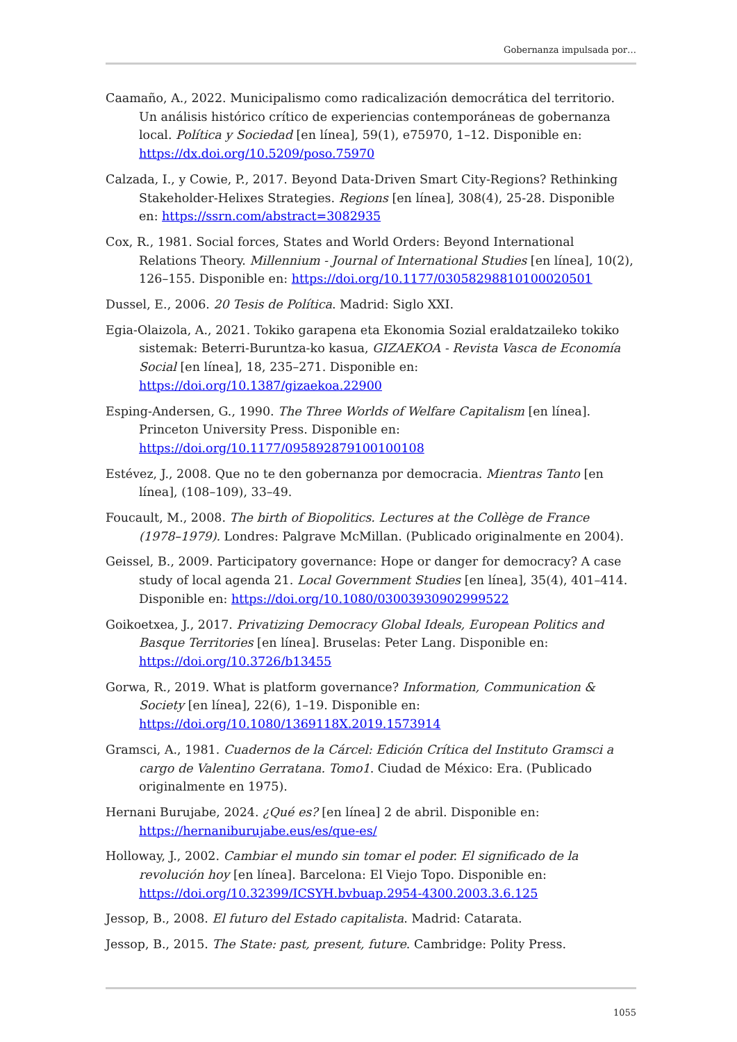Gobernanza impulsada por…
Caamaño, A., 2022. Municipalismo como radicalización democrática del territorio. Un análisis histórico crítico de experiencias contemporáneas de gobernanza local. Política y Sociedad [en línea], 59(1), e75970, 1–12. Disponible en: https://dx.doi.org/10.5209/poso.75970
Calzada, I., y Cowie, P., 2017. Beyond Data-Driven Smart City-Regions? Rethinking Stakeholder-Helixes Strategies. Regions [en línea], 308(4), 25-28. Disponible en: https://ssrn.com/abstract=3082935
Cox, R., 1981. Social forces, States and World Orders: Beyond International Relations Theory. Millennium - Journal of International Studies [en línea], 10(2), 126–155. Disponible en: https://doi.org/10.1177/03058298810100020501
Dussel, E., 2006. 20 Tesis de Política. Madrid: Siglo XXI.
Egia-Olaizola, A., 2021. Tokiko garapena eta Ekonomia Sozial eraldatzaileko tokiko sistemak: Beterri-Buruntza-ko kasua, GIZAEKOA - Revista Vasca de Economía Social [en línea], 18, 235–271. Disponible en: https://doi.org/10.1387/gizaekoa.22900
Esping-Andersen, G., 1990. The Three Worlds of Welfare Capitalism [en línea]. Princeton University Press. Disponible en: https://doi.org/10.1177/095892879100100108
Estévez, J., 2008. Que no te den gobernanza por democracia. Mientras Tanto [en línea], (108–109), 33–49.
Foucault, M., 2008. The birth of Biopolitics. Lectures at the Collège de France (1978–1979). Londres: Palgrave McMillan. (Publicado originalmente en 2004).
Geissel, B., 2009. Participatory governance: Hope or danger for democracy? A case study of local agenda 21. Local Government Studies [en línea], 35(4), 401–414. Disponible en: https://doi.org/10.1080/03003930902999522
Goikoetxea, J., 2017. Privatizing Democracy Global Ideals, European Politics and Basque Territories [en línea]. Bruselas: Peter Lang. Disponible en: https://doi.org/10.3726/b13455
Gorwa, R., 2019. What is platform governance? Information, Communication & Society [en línea], 22(6), 1–19. Disponible en: https://doi.org/10.1080/1369118X.2019.1573914
Gramsci, A., 1981. Cuadernos de la Cárcel: Edición Crítica del Instituto Gramsci a cargo de Valentino Gerratana. Tomo1. Ciudad de México: Era. (Publicado originalmente en 1975).
Hernani Burujabe, 2024. ¿Qué es? [en línea] 2 de abril. Disponible en: https://hernaniburujabe.eus/es/que-es/
Holloway, J., 2002. Cambiar el mundo sin tomar el poder. El significado de la revolución hoy [en línea]. Barcelona: El Viejo Topo. Disponible en: https://doi.org/10.32399/ICSYH.bvbuap.2954-4300.2003.3.6.125
Jessop, B., 2008. El futuro del Estado capitalista. Madrid: Catarata.
Jessop, B., 2015. The State: past, present, future. Cambridge: Polity Press.
1055